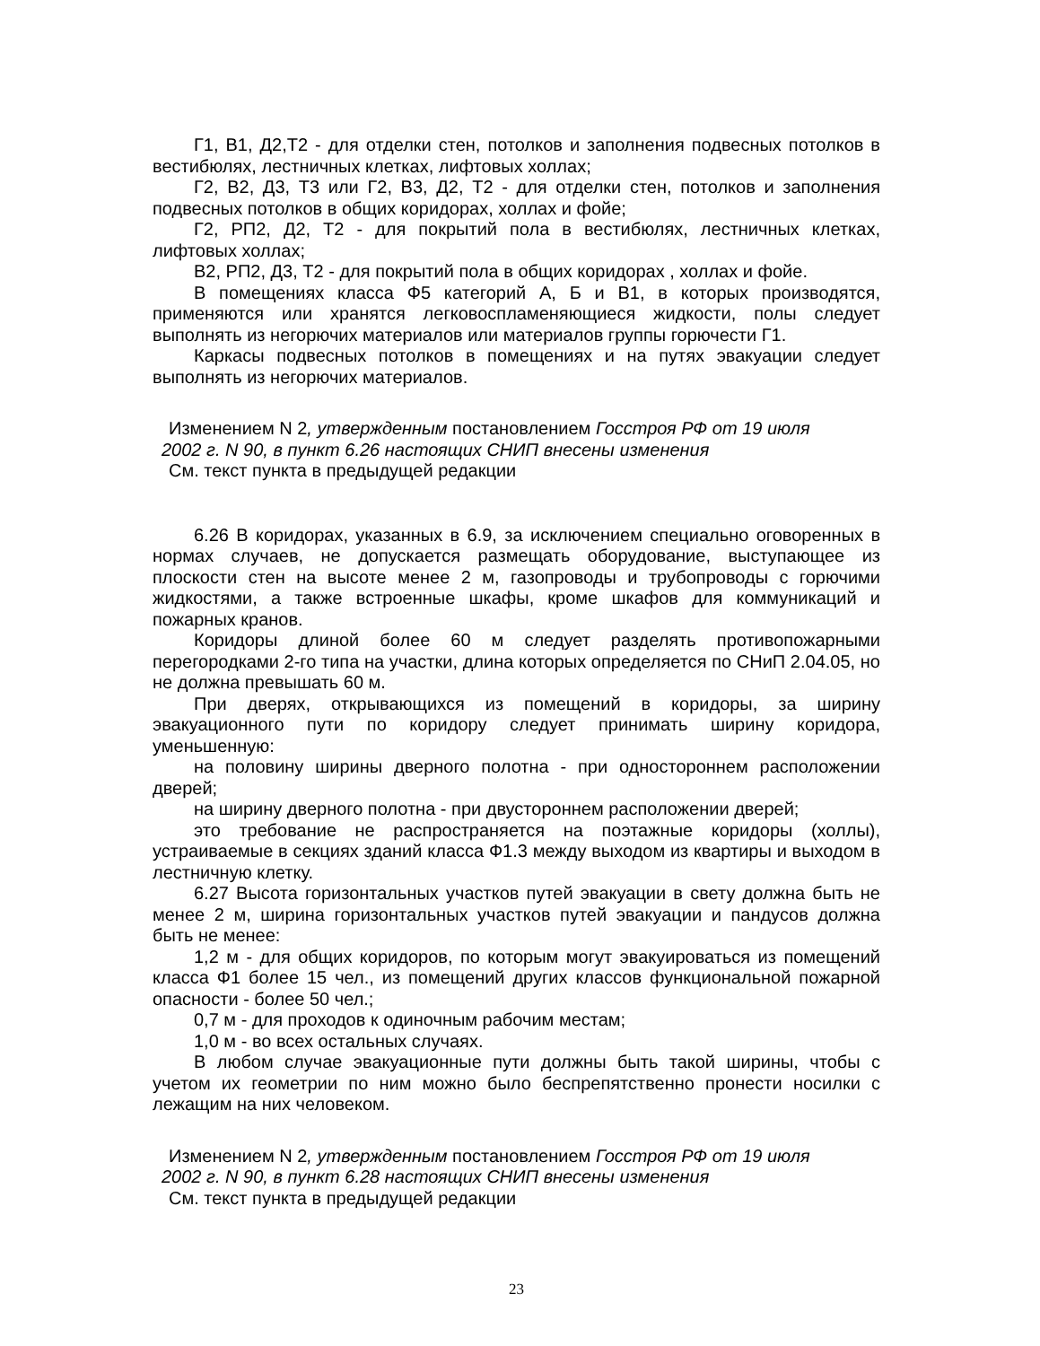Г1, В1, Д2,Т2 - для отделки стен, потолков и заполнения подвесных потолков в вестибюлях, лестничных клетках, лифтовых холлах;
Г2, В2, Д3, Т3 или Г2, В3, Д2, Т2 - для отделки стен, потолков и заполнения подвесных потолков в общих коридорах, холлах и фойе;
Г2, РП2, Д2, Т2 - для покрытий пола в вестибюлях, лестничных клетках, лифтовых холлах;
В2, РП2, Д3, Т2 - для покрытий пола в общих коридорах , холлах и фойе.
В помещениях класса Ф5 категорий А, Б и В1, в которых производятся, применяются или хранятся легковоспламеняющиеся жидкости, полы следует выполнять из негорючих материалов или материалов группы горючести Г1.
Каркасы подвесных потолков в помещениях и на путях эвакуации следует выполнять из негорючих материалов.
Изменением N 2, утвержденным постановлением Госстроя РФ от 19 июля
2002 г. N 90, в пункт 6.26 настоящих СНИП внесены изменения
См. текст пункта в предыдущей редакции
6.26 В коридорах, указанных в 6.9, за исключением специально оговоренных в нормах случаев, не допускается размещать оборудование, выступающее из плоскости стен на высоте менее 2 м, газопроводы и трубопроводы с горючими жидкостями, а также встроенные шкафы, кроме шкафов для коммуникаций и пожарных кранов.
Коридоры длиной более 60 м следует разделять противопожарными перегородками 2-го типа на участки, длина которых определяется по СНиП 2.04.05, но не должна превышать 60 м.
При дверях, открывающихся из помещений в коридоры, за ширину эвакуационного пути по коридору следует принимать ширину коридора, уменьшенную:
на половину ширины дверного полотна - при одностороннем расположении дверей;
на ширину дверного полотна - при двустороннем расположении дверей;
это требование не распространяется на поэтажные коридоры (холлы), устраиваемые в секциях зданий класса Ф1.3 между выходом из квартиры и выходом в лестничную клетку.
6.27 Высота горизонтальных участков путей эвакуации в свету должна быть не менее 2 м, ширина горизонтальных участков путей эвакуации и пандусов должна быть не менее:
1,2 м - для общих коридоров, по которым могут эвакуироваться из помещений класса Ф1 более 15 чел., из помещений других классов функциональной пожарной опасности - более 50 чел.;
0,7 м - для проходов к одиночным рабочим местам;
1,0 м - во всех остальных случаях.
В любом случае эвакуационные пути должны быть такой ширины, чтобы с учетом их геометрии по ним можно было беспрепятственно пронести носилки с лежащим на них человеком.
Изменением N 2, утвержденным постановлением Госстроя РФ от 19 июля
2002 г. N 90, в пункт 6.28 настоящих СНИП внесены изменения
См. текст пункта в предыдущей редакции
23